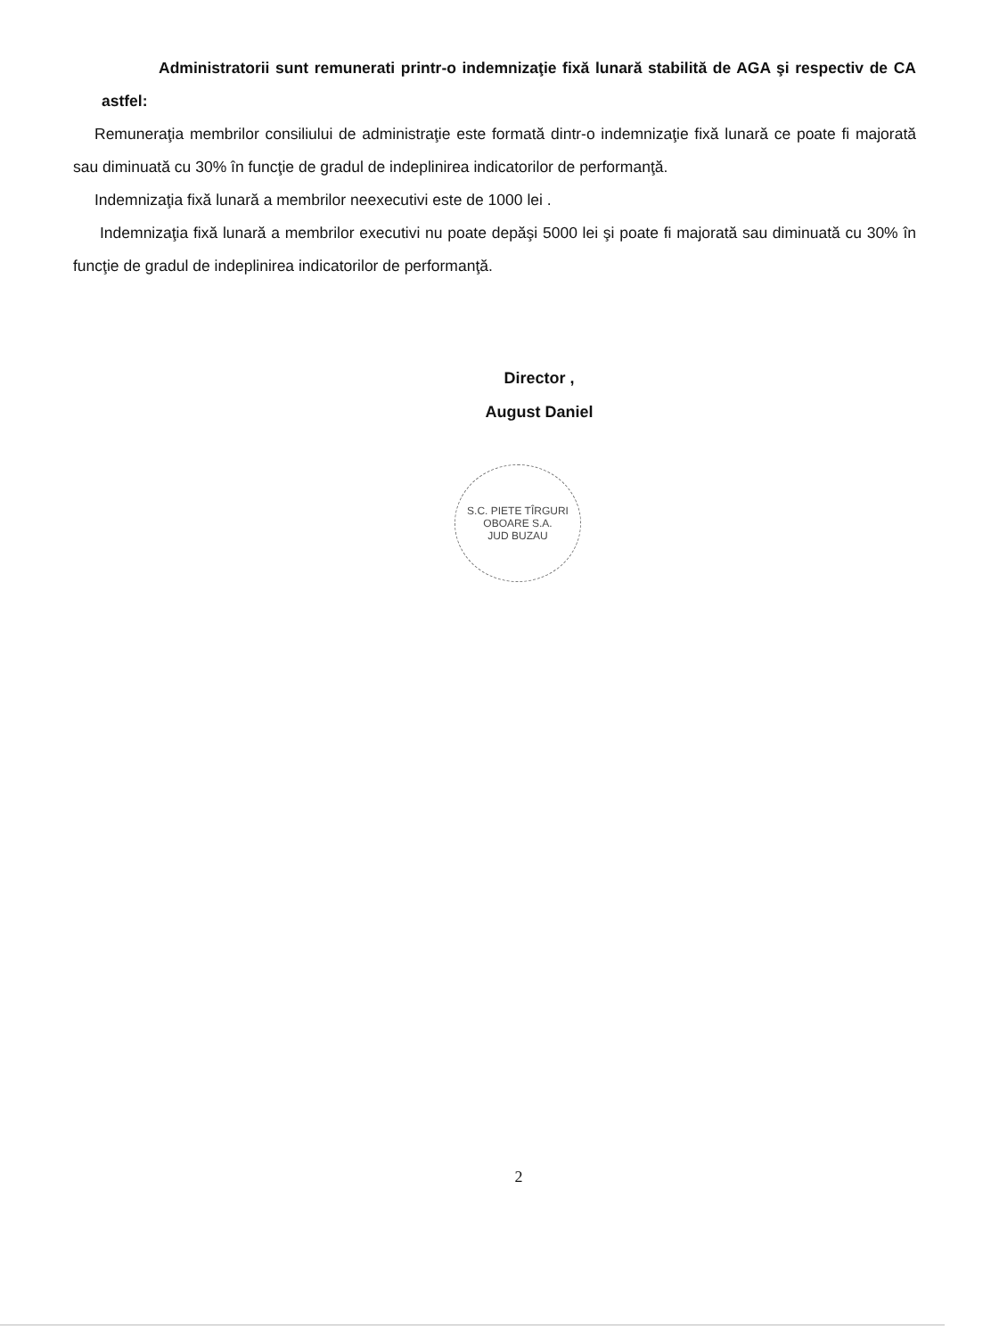Administratorii sunt remunerati printr-o indemnizaţie fixă lunară stabilită de AGA şi respectiv de CA astfel:
Remuneraţia membrilor consiliului de administraţie este formată dintr-o indemnizaţie fixă lunară ce poate fi majorată sau diminuată cu 30% în funcţie de gradul de indeplinirea indicatorilor de performanţă.
Indemnizaţia fixă lunară a membrilor neexecutivi este de 1000 lei .
Indemnizaţia fixă lunară a membrilor executivi nu poate depăşi 5000 lei şi poate fi majorată sau diminuată cu 30% în funcţie de gradul de indeplinirea indicatorilor de performanţă.
Director ,
August Daniel
S.C. PIETE TÎRGURI OBOARE S.A.
JUD BUZAU
2